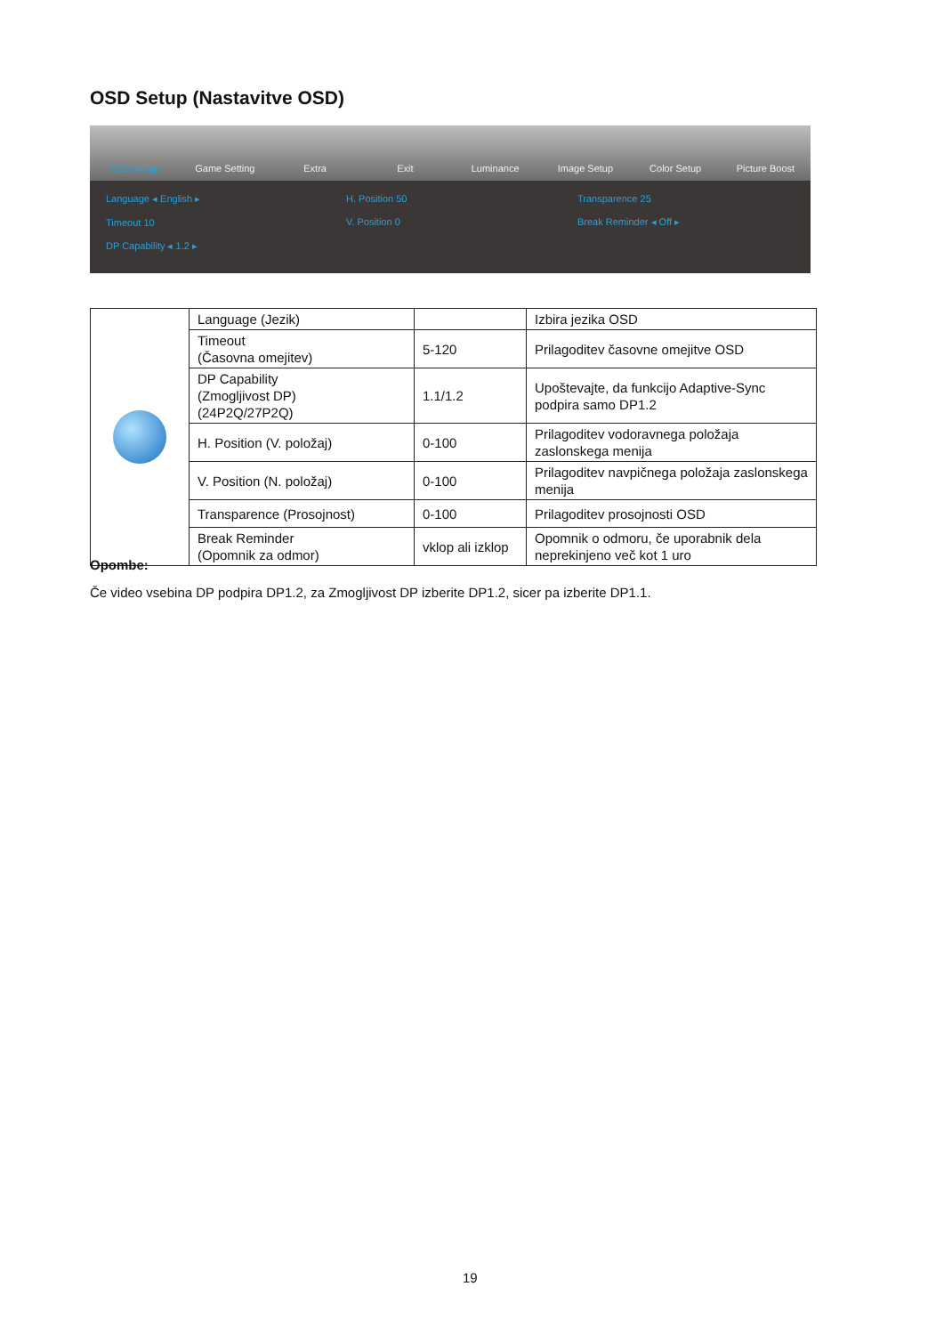OSD Setup (Nastavitve OSD)
OSD Setup Game Setting Extra Exit Luminance Image Setup Color Setup Picture Boost
Language ◂ English ▸
Timeout 10
DP Capability ◂ 1.2 ▸
H. Position 50
V. Position 0
Transparence 25
Break Reminder ◂ Off ▸
| | Language (Jezik) | | Izbira jezika OSD |
| | Timeout (Časovna omejitev) | 5-120 | Prilagoditev časovne omejitve OSD |
| | DP Capability (Zmogljivost DP) (24P2Q/27P2Q) | 1.1/1.2 | Upoštevajte, da funkcijo Adaptive-Sync podpira samo DP1.2 |
| | H. Position (V. položaj) | 0-100 | Prilagoditev vodoravnega položaja zaslonskega menija |
| | V. Position (N. položaj) | 0-100 | Prilagoditev navpičnega položaja zaslonskega menija |
| | Transparence (Prosojnost) | 0-100 | Prilagoditev prosojnosti OSD |
| | Break Reminder (Opomnik za odmor) | vklop ali izklop | Opomnik o odmoru, če uporabnik dela neprekinjeno več kot 1 uro |
Opombe:
Če video vsebina DP podpira DP1.2, za Zmogljivost DP izberite DP1.2, sicer pa izberite DP1.1.
19